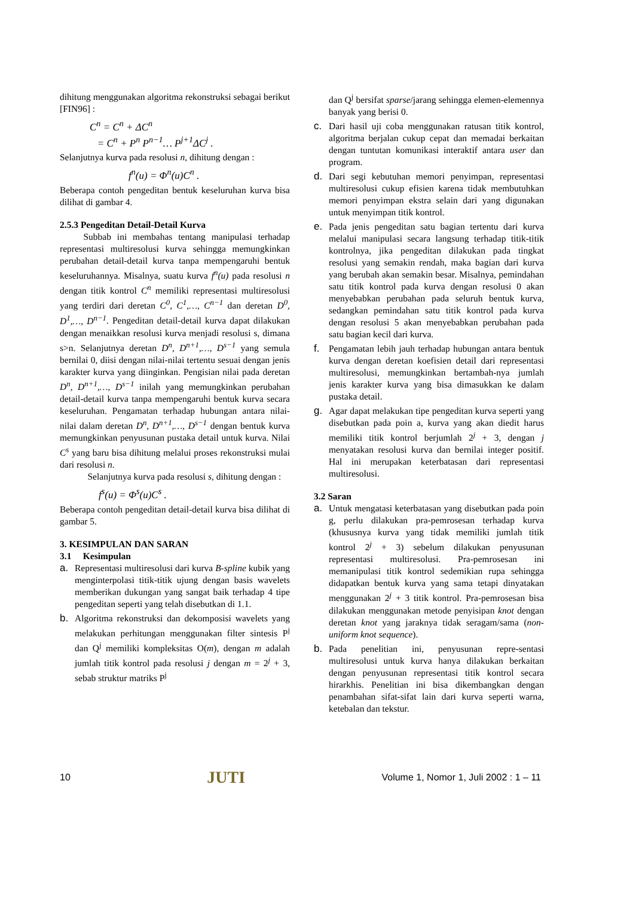dihitung menggunakan algoritma rekonstruksi sebagai berikut [FIN96] :
C<sup>n</sup> = C<sup>n</sup> + ΔC<sup>n</sup>
= C<sup>n</sup> + P<sup>n</sup> P<sup>n−1</sup>… P<sup>j+1</sup>ΔC<sup>j</sup> .
Selanjutnya kurva pada resolusi n, dihitung dengan :
f<sup>n</sup>(u) = Φ<sup>n</sup>(u)C<sup>n</sup> .
Beberapa contoh pengeditan bentuk keseluruhan kurva bisa dilihat di gambar 4.
2.5.3 Pengeditan Detail-Detail Kurva
Subbab ini membahas tentang manipulasi terhadap representasi multiresolusi kurva sehingga memungkinkan perubahan detail-detail kurva tanpa mempengaruhi bentuk keseluruhannya. Misalnya, suatu kurva f<sup>n</sup>(u) pada resolusi n dengan titik kontrol C<sup>n</sup> memiliki representasi multiresolusi yang terdiri dari deretan C<sup>0</sup>, C<sup>1</sup>,…, C<sup>n−1</sup> dan deretan D<sup>0</sup>, D<sup>1</sup>,…, D<sup>n−1</sup>. Pengeditan detail-detail kurva dapat dilakukan dengan menaikkan resolusi kurva menjadi resolusi s, dimana s>n. Selanjutnya deretan D<sup>n</sup>, D<sup>n+1</sup>,…, D<sup>s−1</sup> yang semula bernilai 0, diisi dengan nilai-nilai tertentu sesuai dengan jenis karakter kurva yang diinginkan. Pengisian nilai pada deretan D<sup>n</sup>, D<sup>n+1</sup>,…, D<sup>s−1</sup> inilah yang memungkinkan perubahan detail-detail kurva tanpa mempengaruhi bentuk kurva secara keseluruhan. Pengamatan terhadap hubungan antara nilai-nilai dalam deretan D<sup>n</sup>, D<sup>n+1</sup>,…, D<sup>s−1</sup> dengan bentuk kurva memungkinkan penyusunan pustaka detail untuk kurva. Nilai C<sup>s</sup> yang baru bisa dihitung melalui proses rekonstruksi mulai dari resolusi n.
Selanjutnya kurva pada resolusi s, dihitung dengan :
f<sup>s</sup>(u) = Φ<sup>s</sup>(u)C<sup>s</sup> .
Beberapa contoh pengeditan detail-detail kurva bisa dilihat di gambar 5.
3. KESIMPULAN DAN SARAN
3.1 Kesimpulan
a. Representasi multiresolusi dari kurva B-spline kubik yang menginterpolasi titik-titik ujung dengan basis wavelets memberikan dukungan yang sangat baik terhadap 4 tipe pengeditan seperti yang telah disebutkan di 1.1.
b. Algoritma rekonstruksi dan dekomposisi wavelets yang melakukan perhitungan menggunakan filter sintesis P<sup>j</sup> dan Q<sup>j</sup> memiliki kompleksitas O(m), dengan m adalah jumlah titik kontrol pada resolusi j dengan m = 2<sup>j</sup> + 3, sebab struktur matriks P<sup>j</sup>
dan Q<sup>j</sup> bersifat sparse/jarang sehingga elemen-elemennya banyak yang berisi 0.
c. Dari hasil uji coba menggunakan ratusan titik kontrol, algoritma berjalan cukup cepat dan memadai berkaitan dengan tuntutan komunikasi interaktif antara user dan program.
d. Dari segi kebutuhan memori penyimpan, representasi multiresolusi cukup efisien karena tidak membutuhkan memori penyimpan ekstra selain dari yang digunakan untuk menyimpan titik kontrol.
e. Pada jenis pengeditan satu bagian tertentu dari kurva melalui manipulasi secara langsung terhadap titik-titik kontrolnya, jika pengeditan dilakukan pada tingkat resolusi yang semakin rendah, maka bagian dari kurva yang berubah akan semakin besar. Misalnya, pemindahan satu titik kontrol pada kurva dengan resolusi 0 akan menyebabkan perubahan pada seluruh bentuk kurva, sedangkan pemindahan satu titik kontrol pada kurva dengan resolusi 5 akan menyebabkan perubahan pada satu bagian kecil dari kurva.
f. Pengamatan lebih jauh terhadap hubungan antara bentuk kurva dengan deretan koefisien detail dari representasi multiresolusi, memungkinkan bertambah-nya jumlah jenis karakter kurva yang bisa dimasukkan ke dalam pustaka detail.
g. Agar dapat melakukan tipe pengeditan kurva seperti yang disebutkan pada poin a, kurva yang akan diedit harus memiliki titik kontrol berjumlah 2<sup>j</sup> + 3, dengan j menyatakan resolusi kurva dan bernilai integer positif. Hal ini merupakan keterbatasan dari representasi multiresolusi.
3.2 Saran
a. Untuk mengatasi keterbatasan yang disebutkan pada poin g, perlu dilakukan pra-pemrosesan terhadap kurva (khususnya kurva yang tidak memiliki jumlah titik kontrol 2<sup>j</sup> + 3) sebelum dilakukan penyusunan representasi multiresolusi. Pra-pemrosesan ini memanipulasi titik kontrol sedemikian rupa sehingga didapatkan bentuk kurva yang sama tetapi dinyatakan menggunakan 2<sup>j</sup> + 3 titik kontrol. Pra-pemrosesan bisa dilakukan menggunakan metode penyisipan knot dengan deretan knot yang jaraknya tidak seragam/sama (non-uniform knot sequence).
b. Pada penelitian ini, penyusunan repre-sentasi multiresolusi untuk kurva hanya dilakukan berkaitan dengan penyusunan representasi titik kontrol secara hirarkhis. Penelitian ini bisa dikembangkan dengan penambahan sifat-sifat lain dari kurva seperti warna, ketebalan dan tekstur.
10 JUTI Volume 1, Nomor 1, Juli 2002 : 1 – 11